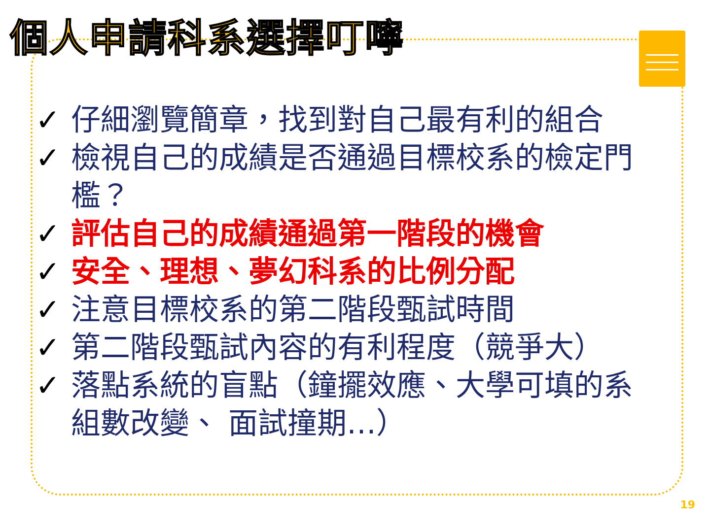個人申請科系選擇叮嚀
✓ 仔細瀏覽簡章，找到對自己最有利的組合
✓ 檢視自己的成績是否通過目標校系的檢定門檻？
✓ 評估自己的成績通過第一階段的機會
✓ 安全、理想、夢幻科系的比例分配
✓ 注意目標校系的第二階段甄試時間
✓ 第二階段甄試內容的有利程度（競爭大）
✓ 落點系統的盲點（鐘擺效應、大學可填的系組數改變、 面試撞期…）
19